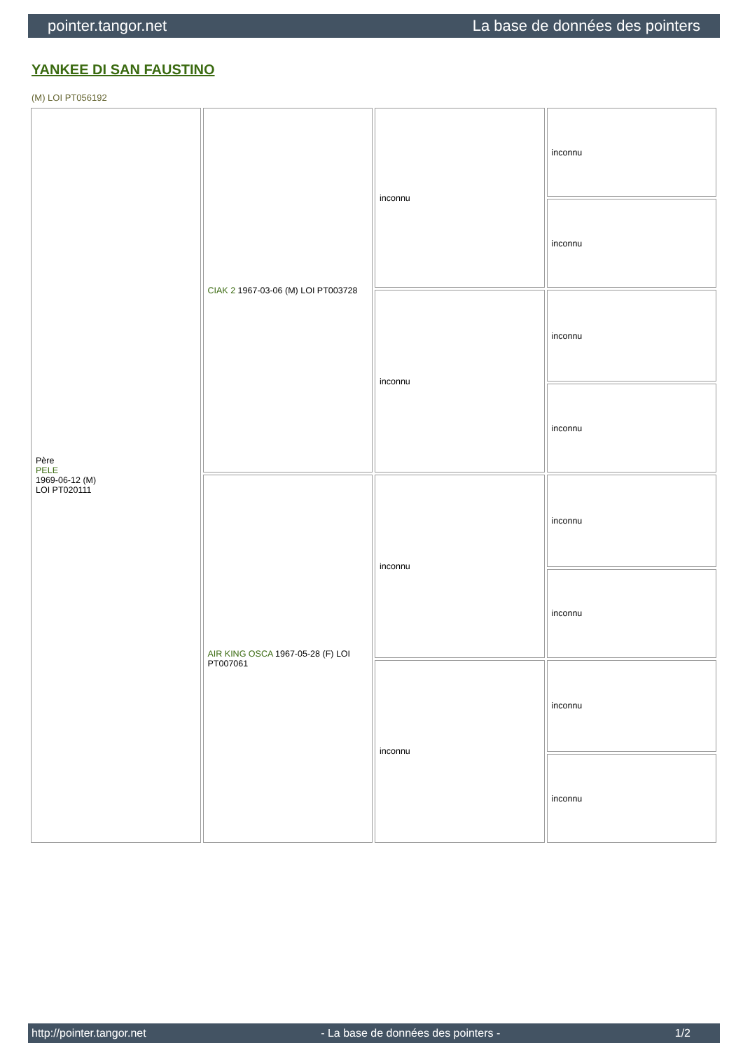pointer.tangor.net La base de données des pointers
YANKEE DI SAN FAUSTINO
(M) LOI PT056192
| Père PELE 1969-06-12 (M) LOI PT020111 | CIAK 2 1967-03-06 (M) LOI PT003728 | inconnu | inconnu |
| | | | inconnu |
| | | inconnu | inconnu |
| | | | inconnu |
| | AIR KING OSCA 1967-05-28 (F) LOI PT007061 | inconnu | inconnu |
| | | | inconnu |
| | | inconnu | inconnu |
| | | | inconnu |
http://pointer.tangor.net - La base de données des pointers - 1/2